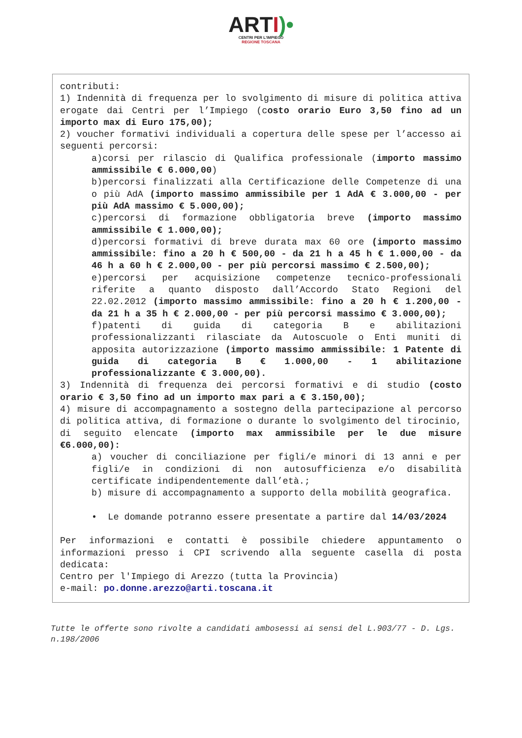ARTI)•
CENTRI PER L'IMPIEGO
REGIONE TOSCANA
contributi:
1) Indennità di frequenza per lo svolgimento di misure di politica attiva erogate dai Centri per l’Impiego (costo orario Euro 3,50 fino ad un importo max di Euro 175,00);
2) voucher formativi individuali a copertura delle spese per l’accesso ai seguenti percorsi:
a)corsi per rilascio di Qualifica professionale (importo massimo ammissibile € 6.000,00)
b)percorsi finalizzati alla Certificazione delle Competenze di una o più AdA (importo massimo ammissibile per 1 AdA € 3.000,00 - per più AdA massimo € 5.000,00);
c)percorsi di formazione obbligatoria breve (importo massimo ammissibile € 1.000,00);
d)percorsi formativi di breve durata max 60 ore (importo massimo ammissibile: fino a 20 h € 500,00 - da 21 h a 45 h € 1.000,00 - da 46 h a 60 h € 2.000,00 - per più percorsi massimo € 2.500,00);
e)percorsi per acquisizione competenze tecnico-professionali riferite a quanto disposto dall’Accordo Stato Regioni del 22.02.2012 (importo massimo ammissibile: fino a 20 h € 1.200,00 - da 21 h a 35 h € 2.000,00 - per più percorsi massimo € 3.000,00);
f)patenti di guida di categoria B e abilitazioni professionalizzanti rilasciate da Autoscuole o Enti muniti di apposita autorizzazione (importo massimo ammissibile: 1 Patente di guida di categoria B € 1.000,00 - 1 abilitazione professionalizzante € 3.000,00).
3) Indennità di frequenza dei percorsi formativi e di studio (costo orario € 3,50 fino ad un importo max pari a € 3.150,00);
4) misure di accompagnamento a sostegno della partecipazione al percorso di politica attiva, di formazione o durante lo svolgimento del tirocinio, di seguito elencate (importo max ammissibile per le due misure €6.000,00):
a) voucher di conciliazione per figli/e minori di 13 anni e per figli/e in condizioni di non autosufficienza e/o disabilità certificate indipendentemente dall’età.;
b) misure di accompagnamento a supporto della mobilità geografica.
• Le domande potranno essere presentate a partire dal 14/03/2024
Per informazioni e contatti è possibile chiedere appuntamento o informazioni presso i CPI scrivendo alla seguente casella di posta dedicata:
Centro per l'Impiego di Arezzo (tutta la Provincia)
e-mail: po.donne.arezzo@arti.toscana.it
Tutte le offerte sono rivolte a candidati ambosessi ai sensi del L.903/77 - D. Lgs. n.198/2006